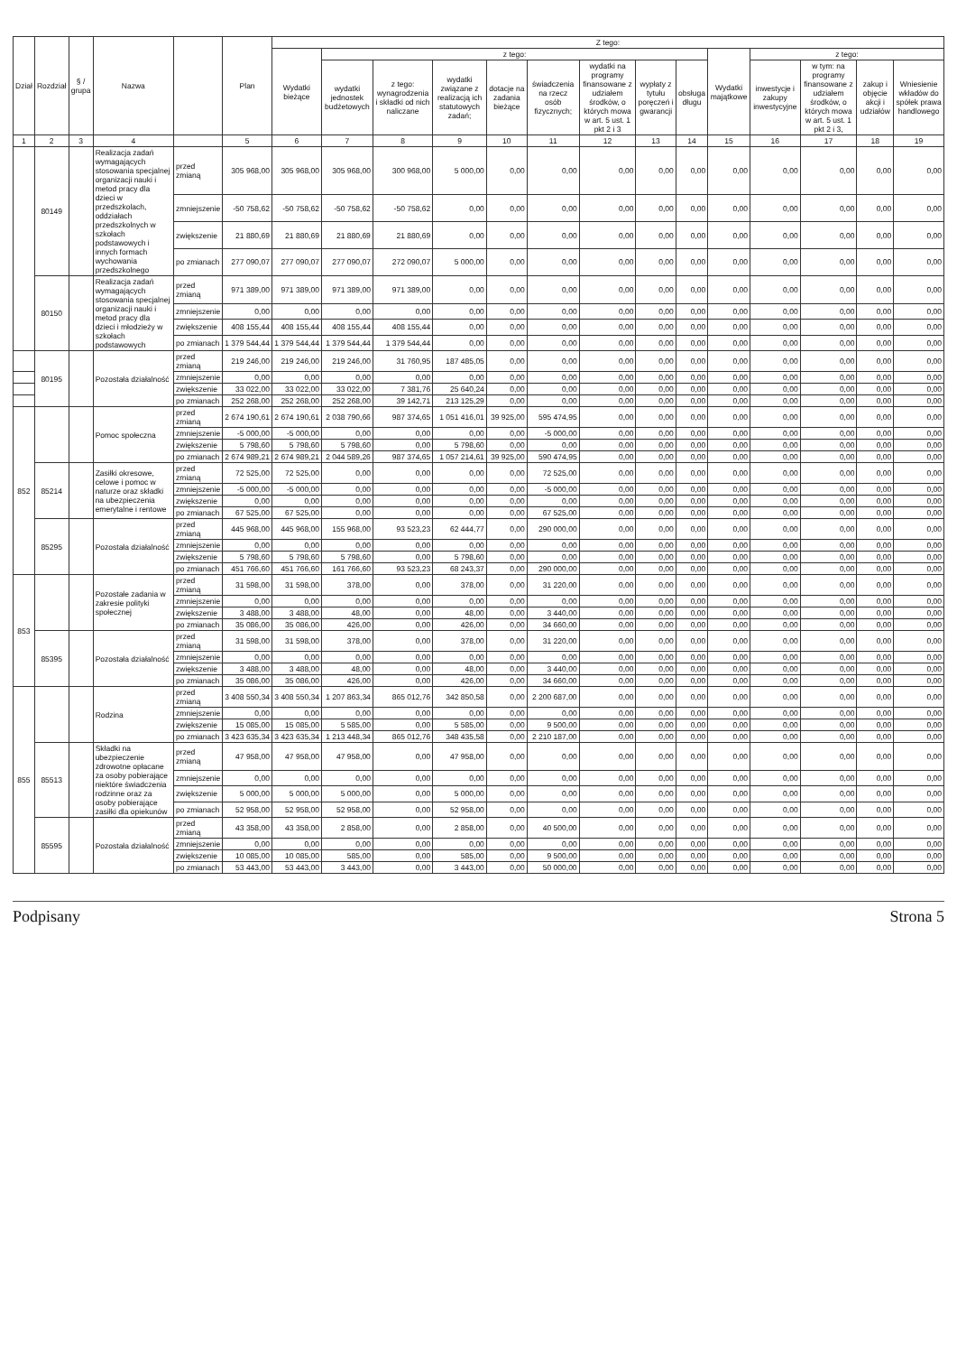| Dział | Rozdział | § / grupa | Nazwa | | Plan | Z tego: | | | | | | | | | | | | | |
| --- | --- | --- | --- | --- | --- | --- | --- | --- | --- | --- | --- | --- | --- | --- | --- | --- | --- | --- | --- |
| | | | | | | Wydatki bieżące | z tego: | | | | | | | | Wydatki majątkowe | z tego: | | | |
| | | | | | | | wydatki jednostek budżetowych | z tego: wynagrodzenia i składki od nich naliczane | wydatki związane z realizacją ich statutowych zadań; | dotacje na zadania bieżące | świadczenia na rzecz osób fizycznych; | wydatki na programy finansowane z udziałem środków, o których mowa w art. 5 ust. 1 pkt 2 i 3 | wypłaty z tytułu poręczeń i gwarancji | obsługa długu | | inwestycje i zakupy inwestycyjne | w tym: na programy finansowane z udziałem środków, o których mowa w art. 5 ust. 1 pkt 2 i 3, | zakup i objęcie akcji i udziałów | Wniesienie wkładów do spółek prawa handlowego |
| 1 | 2 | 3 | 4 | | 5 | 6 | 7 | 8 | 9 | 10 | 11 | 12 | 13 | 14 | 15 | 16 | 17 | 18 | 19 |
| | 80149 | | Realizacja zadań wymagających stosowania specjalnej organizacji nauki i metod pracy dla dzieci w przedszkolach, oddziałach przedszkolnych w szkołach podstawowych i innych formach wychowania przedszkolnego | przed zmianą | 305 968,00 | 305 968,00 | 305 968,00 | 300 968,00 | 5 000,00 | 0,00 | 0,00 | 0,00 | 0,00 | 0,00 | 0,00 | 0,00 | 0,00 | 0,00 | 0,00 |
| | | | | zmniejszenie | -50 758,62 | -50 758,62 | -50 758,62 | -50 758,62 | 0,00 | 0,00 | 0,00 | 0,00 | 0,00 | 0,00 | 0,00 | 0,00 | 0,00 | 0,00 | 0,00 |
| | | | | zwiększenie | 21 880,69 | 21 880,69 | 21 880,69 | 21 880,69 | 0,00 | 0,00 | 0,00 | 0,00 | 0,00 | 0,00 | 0,00 | 0,00 | 0,00 | 0,00 | 0,00 |
| | | | | po zmianach | 277 090,07 | 277 090,07 | 277 090,07 | 272 090,07 | 5 000,00 | 0,00 | 0,00 | 0,00 | 0,00 | 0,00 | 0,00 | 0,00 | 0,00 | 0,00 | 0,00 |
| | 80150 | | Realizacja zadań wymagających stosowania specjalnej organizacji nauki i metod pracy dla dzieci i młodzieży w szkołach podstawowych | przed zmianą | 971 389,00 | 971 389,00 | 971 389,00 | 971 389,00 | 0,00 | 0,00 | 0,00 | 0,00 | 0,00 | 0,00 | 0,00 | 0,00 | 0,00 | 0,00 | 0,00 |
| | | | | zmniejszenie | 0,00 | 0,00 | 0,00 | 0,00 | 0,00 | 0,00 | 0,00 | 0,00 | 0,00 | 0,00 | 0,00 | 0,00 | 0,00 | 0,00 | 0,00 |
| | | | | zwiększenie | 408 155,44 | 408 155,44 | 408 155,44 | 408 155,44 | 0,00 | 0,00 | 0,00 | 0,00 | 0,00 | 0,00 | 0,00 | 0,00 | 0,00 | 0,00 | 0,00 |
| | | | | po zmianach | 1 379 544,44 | 1 379 544,44 | 1 379 544,44 | 1 379 544,44 | 0,00 | 0,00 | 0,00 | 0,00 | 0,00 | 0,00 | 0,00 | 0,00 | 0,00 | 0,00 | 0,00 |
| | 80195 | | Pozostała działalność | przed zmianą | 219 246,00 | 219 246,00 | 219 246,00 | 31 760,95 | 187 485,05 | 0,00 | 0,00 | 0,00 | 0,00 | 0,00 | 0,00 | 0,00 | 0,00 | 0,00 | 0,00 |
| | | | | zmniejszenie | 0,00 | 0,00 | 0,00 | 0,00 | 0,00 | 0,00 | 0,00 | 0,00 | 0,00 | 0,00 | 0,00 | 0,00 | 0,00 | 0,00 | 0,00 |
| | | | | zwiększenie | 33 022,00 | 33 022,00 | 33 022,00 | 7 381,76 | 25 640,24 | 0,00 | 0,00 | 0,00 | 0,00 | 0,00 | 0,00 | 0,00 | 0,00 | 0,00 | 0,00 |
| | | | | po zmianach | 252 268,00 | 252 268,00 | 252 268,00 | 39 142,71 | 213 125,29 | 0,00 | 0,00 | 0,00 | 0,00 | 0,00 | 0,00 | 0,00 | 0,00 | 0,00 | 0,00 |
| 852 | | | Pomoc społeczna | przed zmianą | 2 674 190,61 | 2 674 190,61 | 2 038 790,66 | 987 374,65 | 1 051 416,01 | 39 925,00 | 595 474,95 | 0,00 | 0,00 | 0,00 | 0,00 | 0,00 | 0,00 | 0,00 | 0,00 |
| | | | | zmniejszenie | -5 000,00 | -5 000,00 | 0,00 | 0,00 | 0,00 | 0,00 | -5 000,00 | 0,00 | 0,00 | 0,00 | 0,00 | 0,00 | 0,00 | 0,00 | 0,00 |
| | | | | zwiększenie | 5 798,60 | 5 798,60 | 5 798,60 | 0,00 | 5 798,60 | 0,00 | 0,00 | 0,00 | 0,00 | 0,00 | 0,00 | 0,00 | 0,00 | 0,00 | 0,00 |
| | | | | po zmianach | 2 674 989,21 | 2 674 989,21 | 2 044 589,26 | 987 374,65 | 1 057 214,61 | 39 925,00 | 590 474,95 | 0,00 | 0,00 | 0,00 | 0,00 | 0,00 | 0,00 | 0,00 | 0,00 |
| | 85214 | | Zasiłki okresowe, celowe i pomoc w naturze oraz składki na ubezpieczenia emerytalne i rentowe | przed zmianą | 72 525,00 | 72 525,00 | 0,00 | 0,00 | 0,00 | 0,00 | 72 525,00 | 0,00 | 0,00 | 0,00 | 0,00 | 0,00 | 0,00 | 0,00 | 0,00 |
| | | | | zmniejszenie | -5 000,00 | -5 000,00 | 0,00 | 0,00 | 0,00 | 0,00 | -5 000,00 | 0,00 | 0,00 | 0,00 | 0,00 | 0,00 | 0,00 | 0,00 | 0,00 |
| | | | | zwiększenie | 0,00 | 0,00 | 0,00 | 0,00 | 0,00 | 0,00 | 0,00 | 0,00 | 0,00 | 0,00 | 0,00 | 0,00 | 0,00 | 0,00 | 0,00 |
| | | | | po zmianach | 67 525,00 | 67 525,00 | 0,00 | 0,00 | 0,00 | 0,00 | 67 525,00 | 0,00 | 0,00 | 0,00 | 0,00 | 0,00 | 0,00 | 0,00 | 0,00 |
| | 85295 | | Pozostała działalność | przed zmianą | 445 968,00 | 445 968,00 | 155 968,00 | 93 523,23 | 62 444,77 | 0,00 | 290 000,00 | 0,00 | 0,00 | 0,00 | 0,00 | 0,00 | 0,00 | 0,00 | 0,00 |
| | | | | zmniejszenie | 0,00 | 0,00 | 0,00 | 0,00 | 0,00 | 0,00 | 0,00 | 0,00 | 0,00 | 0,00 | 0,00 | 0,00 | 0,00 | 0,00 | 0,00 |
| | | | | zwiększenie | 5 798,60 | 5 798,60 | 5 798,60 | 0,00 | 5 798,60 | 0,00 | 0,00 | 0,00 | 0,00 | 0,00 | 0,00 | 0,00 | 0,00 | 0,00 | 0,00 |
| | | | | po zmianach | 451 766,60 | 451 766,60 | 161 766,60 | 93 523,23 | 68 243,37 | 0,00 | 290 000,00 | 0,00 | 0,00 | 0,00 | 0,00 | 0,00 | 0,00 | 0,00 | 0,00 |
| 853 | | | Pozostałe zadania w zakresie polityki społecznej | przed zmianą | 31 598,00 | 31 598,00 | 378,00 | 0,00 | 378,00 | 0,00 | 31 220,00 | 0,00 | 0,00 | 0,00 | 0,00 | 0,00 | 0,00 | 0,00 | 0,00 |
| | | | | zmniejszenie | 0,00 | 0,00 | 0,00 | 0,00 | 0,00 | 0,00 | 0,00 | 0,00 | 0,00 | 0,00 | 0,00 | 0,00 | 0,00 | 0,00 | 0,00 |
| | | | | zwiększenie | 3 488,00 | 3 488,00 | 48,00 | 0,00 | 48,00 | 0,00 | 3 440,00 | 0,00 | 0,00 | 0,00 | 0,00 | 0,00 | 0,00 | 0,00 | 0,00 |
| | | | | po zmianach | 35 086,00 | 35 086,00 | 426,00 | 0,00 | 426,00 | 0,00 | 34 660,00 | 0,00 | 0,00 | 0,00 | 0,00 | 0,00 | 0,00 | 0,00 | 0,00 |
| | 85395 | | Pozostała działalność | przed zmianą | 31 598,00 | 31 598,00 | 378,00 | 0,00 | 378,00 | 0,00 | 31 220,00 | 0,00 | 0,00 | 0,00 | 0,00 | 0,00 | 0,00 | 0,00 | 0,00 |
| | | | | zmniejszenie | 0,00 | 0,00 | 0,00 | 0,00 | 0,00 | 0,00 | 0,00 | 0,00 | 0,00 | 0,00 | 0,00 | 0,00 | 0,00 | 0,00 | 0,00 |
| | | | | zwiększenie | 3 488,00 | 3 488,00 | 48,00 | 0,00 | 48,00 | 0,00 | 3 440,00 | 0,00 | 0,00 | 0,00 | 0,00 | 0,00 | 0,00 | 0,00 | 0,00 |
| | | | | po zmianach | 35 086,00 | 35 086,00 | 426,00 | 0,00 | 426,00 | 0,00 | 34 660,00 | 0,00 | 0,00 | 0,00 | 0,00 | 0,00 | 0,00 | 0,00 | 0,00 |
| 855 | | | Rodzina | przed zmianą | 3 408 550,34 | 3 408 550,34 | 1 207 863,34 | 865 012,76 | 342 850,58 | 0,00 | 2 200 687,00 | 0,00 | 0,00 | 0,00 | 0,00 | 0,00 | 0,00 | 0,00 | 0,00 |
| | | | | zmniejszenie | 0,00 | 0,00 | 0,00 | 0,00 | 0,00 | 0,00 | 0,00 | 0,00 | 0,00 | 0,00 | 0,00 | 0,00 | 0,00 | 0,00 | 0,00 |
| | | | | zwiększenie | 15 085,00 | 15 085,00 | 5 585,00 | 0,00 | 5 585,00 | 0,00 | 9 500,00 | 0,00 | 0,00 | 0,00 | 0,00 | 0,00 | 0,00 | 0,00 | 0,00 |
| | | | | po zmianach | 3 423 635,34 | 3 423 635,34 | 1 213 448,34 | 865 012,76 | 348 435,58 | 0,00 | 2 210 187,00 | 0,00 | 0,00 | 0,00 | 0,00 | 0,00 | 0,00 | 0,00 | 0,00 |
| | 85513 | | Składki na ubezpieczenie zdrowotne opłacane za osoby pobierające niektóre świadczenia rodzinne oraz za osoby pobierające zasiłki dla opiekunów | przed zmianą | 47 958,00 | 47 958,00 | 47 958,00 | 0,00 | 47 958,00 | 0,00 | 0,00 | 0,00 | 0,00 | 0,00 | 0,00 | 0,00 | 0,00 | 0,00 | 0,00 |
| | | | | zmniejszenie | 0,00 | 0,00 | 0,00 | 0,00 | 0,00 | 0,00 | 0,00 | 0,00 | 0,00 | 0,00 | 0,00 | 0,00 | 0,00 | 0,00 | 0,00 |
| | | | | zwiększenie | 5 000,00 | 5 000,00 | 5 000,00 | 0,00 | 5 000,00 | 0,00 | 0,00 | 0,00 | 0,00 | 0,00 | 0,00 | 0,00 | 0,00 | 0,00 | 0,00 |
| | | | | po zmianach | 52 958,00 | 52 958,00 | 52 958,00 | 0,00 | 52 958,00 | 0,00 | 0,00 | 0,00 | 0,00 | 0,00 | 0,00 | 0,00 | 0,00 | 0,00 | 0,00 |
| | 85595 | | Pozostała działalność | przed zmianą | 43 358,00 | 43 358,00 | 2 858,00 | 0,00 | 2 858,00 | 0,00 | 40 500,00 | 0,00 | 0,00 | 0,00 | 0,00 | 0,00 | 0,00 | 0,00 | 0,00 |
| | | | | zmniejszenie | 0,00 | 0,00 | 0,00 | 0,00 | 0,00 | 0,00 | 0,00 | 0,00 | 0,00 | 0,00 | 0,00 | 0,00 | 0,00 | 0,00 | 0,00 |
| | | | | zwiększenie | 10 085,00 | 10 085,00 | 585,00 | 0,00 | 585,00 | 0,00 | 9 500,00 | 0,00 | 0,00 | 0,00 | 0,00 | 0,00 | 0,00 | 0,00 | 0,00 |
| | | | | po zmianach | 53 443,00 | 53 443,00 | 3 443,00 | 0,00 | 3 443,00 | 0,00 | 50 000,00 | 0,00 | 0,00 | 0,00 | 0,00 | 0,00 | 0,00 | 0,00 | 0,00 |
Podpisany Strona 5